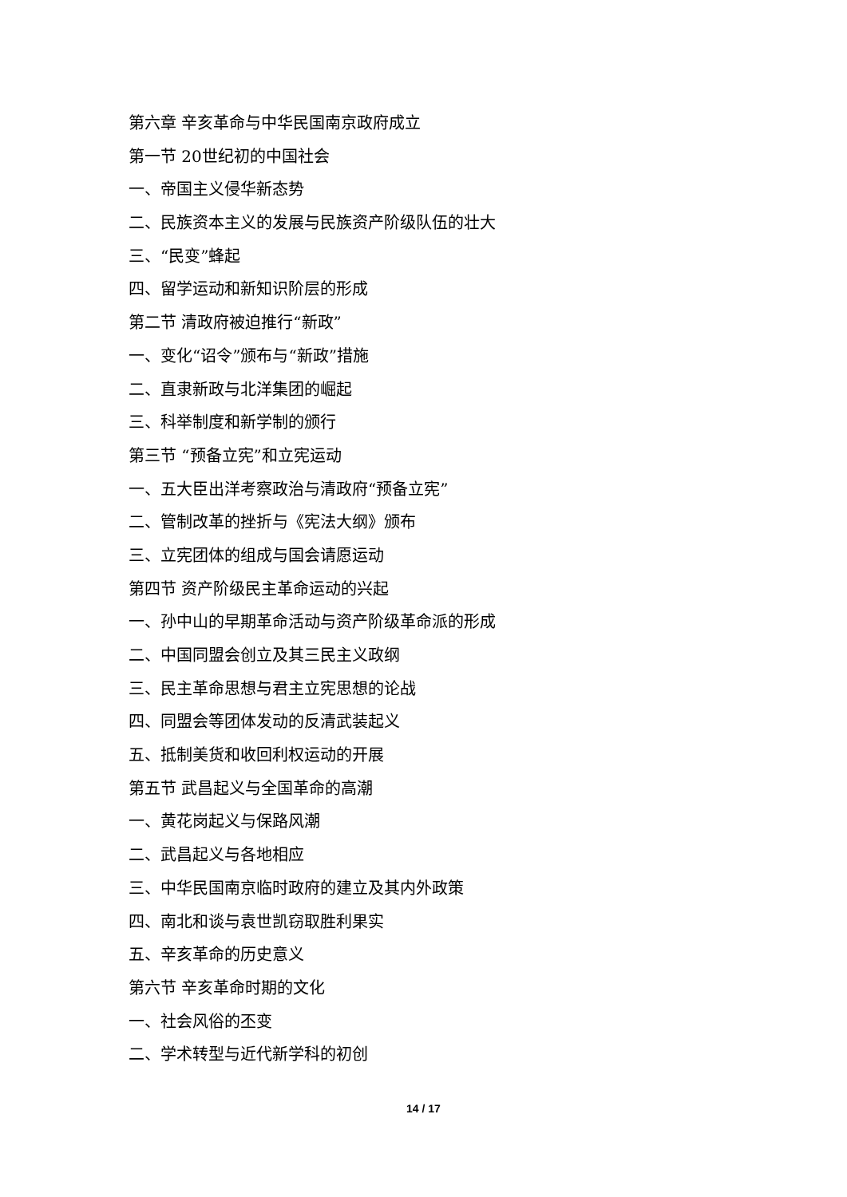第六章 辛亥革命与中华民国南京政府成立
第一节 20世纪初的中国社会
一、帝国主义侵华新态势
二、民族资本主义的发展与民族资产阶级队伍的壮大
三、“民变”蜂起
四、留学运动和新知识阶层的形成
第二节 清政府被迫推行“新政”
一、变化“诏令”颁布与“新政”措施
二、直隶新政与北洋集团的崛起
三、科举制度和新学制的颁行
第三节 “预备立宪”和立宪运动
一、五大臣出洋考察政治与清政府“预备立宪”
二、管制改革的挫折与《宪法大纲》颁布
三、立宪团体的组成与国会请愿运动
第四节 资产阶级民主革命运动的兴起
一、孙中山的早期革命活动与资产阶级革命派的形成
二、中国同盟会创立及其三民主义政纲
三、民主革命思想与君主立宪思想的论战
四、同盟会等团体发动的反清武装起义
五、抵制美货和收回利权运动的开展
第五节 武昌起义与全国革命的高潮
一、黄花岗起义与保路风潮
二、武昌起义与各地相应
三、中华民国南京临时政府的建立及其内外政策
四、南北和谈与袁世凯窃取胜利果实
五、辛亥革命的历史意义
第六节 辛亥革命时期的文化
一、社会风俗的丕变
二、学术转型与近代新学科的初创
14 / 17